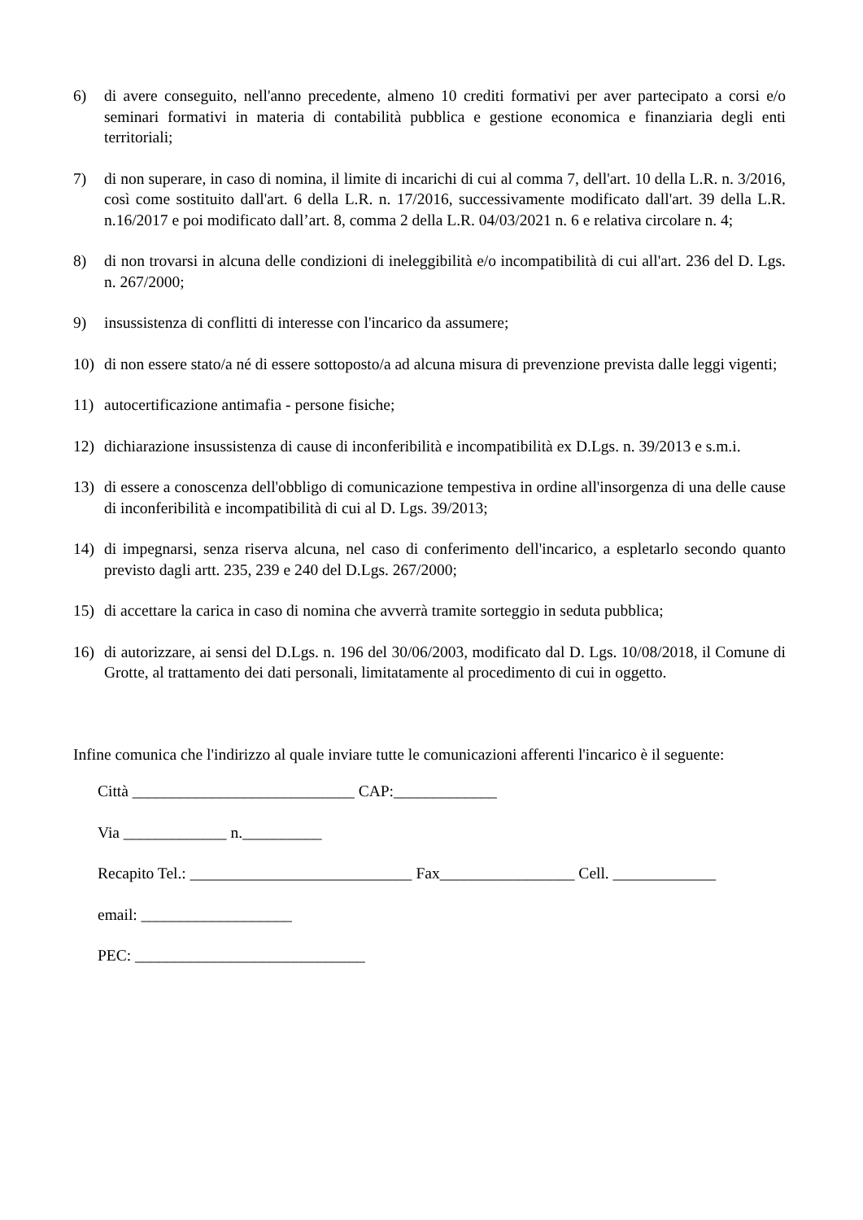6) di avere conseguito, nell'anno precedente, almeno 10 crediti formativi per aver partecipato a corsi e/o seminari formativi in materia di contabilità pubblica e gestione economica e finanziaria degli enti territoriali;
7) di non superare, in caso di nomina, il limite di incarichi di cui al comma 7, dell'art. 10 della L.R. n. 3/2016, così come sostituito dall'art. 6 della L.R. n. 17/2016, successivamente modificato dall'art. 39 della L.R. n.16/2017 e poi modificato dall’art. 8, comma 2 della L.R. 04/03/2021 n. 6 e relativa circolare n. 4;
8) di non trovarsi in alcuna delle condizioni di ineleggibilità e/o incompatibilità di cui all'art. 236 del D. Lgs. n. 267/2000;
9) insussistenza di conflitti di interesse con l'incarico da assumere;
10) di non essere stato/a né di essere sottoposto/a ad alcuna misura di prevenzione prevista dalle leggi vigenti;
11) autocertificazione antimafia - persone fisiche;
12) dichiarazione insussistenza di cause di inconferibilità e incompatibilità ex D.Lgs. n. 39/2013 e s.m.i.
13) di essere a conoscenza dell'obbligo di comunicazione tempestiva in ordine all'insorgenza di una delle cause di inconferibilità e incompatibilità di cui al D. Lgs. 39/2013;
14) di impegnarsi, senza riserva alcuna, nel caso di conferimento dell'incarico, a espletarlo secondo quanto previsto dagli artt. 235, 239 e 240 del D.Lgs. 267/2000;
15) di accettare la carica in caso di nomina che avverrà tramite sorteggio in seduta pubblica;
16) di autorizzare, ai sensi del D.Lgs. n. 196 del 30/06/2003, modificato dal D. Lgs. 10/08/2018, il Comune di Grotte, al trattamento dei dati personali, limitatamente al procedimento di cui in oggetto.
Infine comunica che l'indirizzo al quale inviare tutte le comunicazioni afferenti l'incarico è il seguente:
Città ____________________________ CAP:_____________
Via _____________ n.__________
Recapito Tel.: ____________________________ Fax_________________ Cell. _____________
email: ___________________
PEC: _____________________________